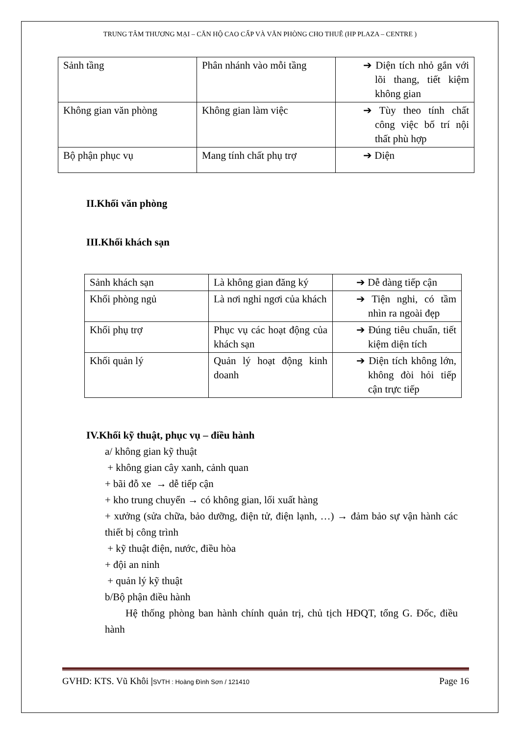TRUNG TÂM THƯƠNG MẠI – CĂN HỘ CAO CẤP VÀ VĂN PHÒNG CHO THUÊ (HP PLAZA – CENTRE )
| Sảnh tầng | Phân nhánh vào mỗi tầng | ➔ Diện tích nhỏ gắn với lõi thang, tiết kiệm không gian |
| Không gian văn phòng | Không gian làm việc | ➔ Tùy theo tính chất công việc bố trí nội thất phù hợp |
| Bộ phận phục vụ | Mang tính chất phụ trợ | ➔ Diện |
II.Khối văn phòng
III.Khối khách sạn
| Sảnh khách sạn | Là không gian đăng ký | ➔ Dễ dàng tiếp cận |
| Khối phòng ngủ | Là nơi nghỉ ngơi của khách | ➔ Tiện nghi, có tầm nhìn ra ngoài đẹp |
| Khối phụ trợ | Phục vụ các hoạt động của khách sạn | ➔ Đúng tiêu chuẩn, tiết kiệm diện tích |
| Khối quản lý | Quản lý hoạt động kinh doanh | ➔ Diện tích không lớn, không đòi hỏi tiếp cận trực tiếp |
IV.Khối kỹ thuật, phục vụ – điều hành
a/ không gian kỹ thuật
+ không gian cây xanh, cảnh quan
+ bãi đỗ xe → dễ tiếp cận
+ kho trung chuyển → có không gian, lối xuất hàng
+ xưởng (sửa chữa, bảo dưỡng, điện tử, điện lạnh, …) → đảm bảo sự vận hành các thiết bị công trình
+ kỹ thuật điện, nước, điều hòa
+ đội an ninh
+ quản lý kỹ thuật
b/Bộ phận điều hành
Hệ thống phòng ban hành chính quản trị, chủ tịch HĐQT, tổng G. Đốc, điều hành
GVHD: KTS. Vũ Khôi |SVTH : Hoàng Đình Sơn / 121410 Page 16